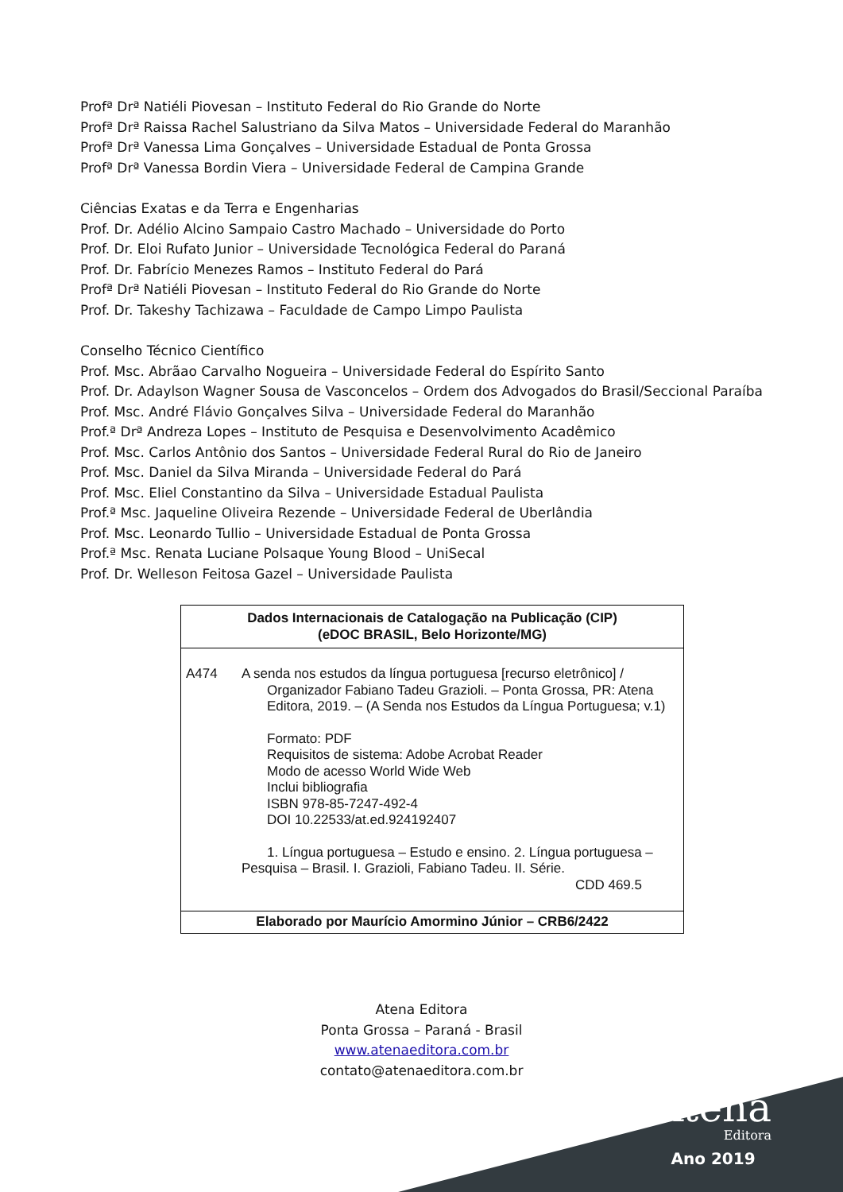Profª Drª Natiéli Piovesan – Instituto Federal do Rio Grande do Norte
Profª Drª Raissa Rachel Salustriano da Silva Matos – Universidade Federal do Maranhão
Profª Drª Vanessa Lima Gonçalves – Universidade Estadual de Ponta Grossa
Profª Drª Vanessa Bordin Viera – Universidade Federal de Campina Grande
Ciências Exatas e da Terra e Engenharias
Prof. Dr. Adélio Alcino Sampaio Castro Machado – Universidade do Porto
Prof. Dr. Eloi Rufato Junior – Universidade Tecnológica Federal do Paraná
Prof. Dr. Fabrício Menezes Ramos – Instituto Federal do Pará
Profª Drª Natiéli Piovesan – Instituto Federal do Rio Grande do Norte
Prof. Dr. Takeshy Tachizawa – Faculdade de Campo Limpo Paulista
Conselho Técnico Científico
Prof. Msc. Abrãao Carvalho Nogueira – Universidade Federal do Espírito Santo
Prof. Dr. Adaylson Wagner Sousa de Vasconcelos – Ordem dos Advogados do Brasil/Seccional Paraíba
Prof. Msc. André Flávio Gonçalves Silva – Universidade Federal do Maranhão
Prof.ª Drª Andreza Lopes – Instituto de Pesquisa e Desenvolvimento Acadêmico
Prof. Msc. Carlos Antônio dos Santos – Universidade Federal Rural do Rio de Janeiro
Prof. Msc. Daniel da Silva Miranda – Universidade Federal do Pará
Prof. Msc. Eliel Constantino da Silva – Universidade Estadual Paulista
Prof.ª Msc. Jaqueline Oliveira Rezende – Universidade Federal de Uberlândia
Prof. Msc. Leonardo Tullio – Universidade Estadual de Ponta Grossa
Prof.ª Msc. Renata Luciane Polsaque Young Blood – UniSecal
Prof. Dr. Welleson Feitosa Gazel – Universidade Paulista
Dados Internacionais de Catalogação na Publicação (CIP)
(eDOC BRASIL, Belo Horizonte/MG)
A474 A senda nos estudos da língua portuguesa [recurso eletrônico] / Organizador Fabiano Tadeu Grazioli. – Ponta Grossa, PR: Atena Editora, 2019. – (A Senda nos Estudos da Língua Portuguesa; v.1)
Formato: PDF
Requisitos de sistema: Adobe Acrobat Reader
Modo de acesso World Wide Web
Inclui bibliografia
ISBN 978-85-7247-492-4
DOI 10.22533/at.ed.924192407
1. Língua portuguesa – Estudo e ensino. 2. Língua portuguesa – Pesquisa – Brasil. I. Grazioli, Fabiano Tadeu. II. Série.
CDD 469.5
Elaborado por Maurício Amormino Júnior – CRB6/2422
Atena Editora
Ponta Grossa – Paraná - Brasil
www.atenaeditora.com.br
contato@atenaeditora.com.br
Atena
Editora
Ano 2019